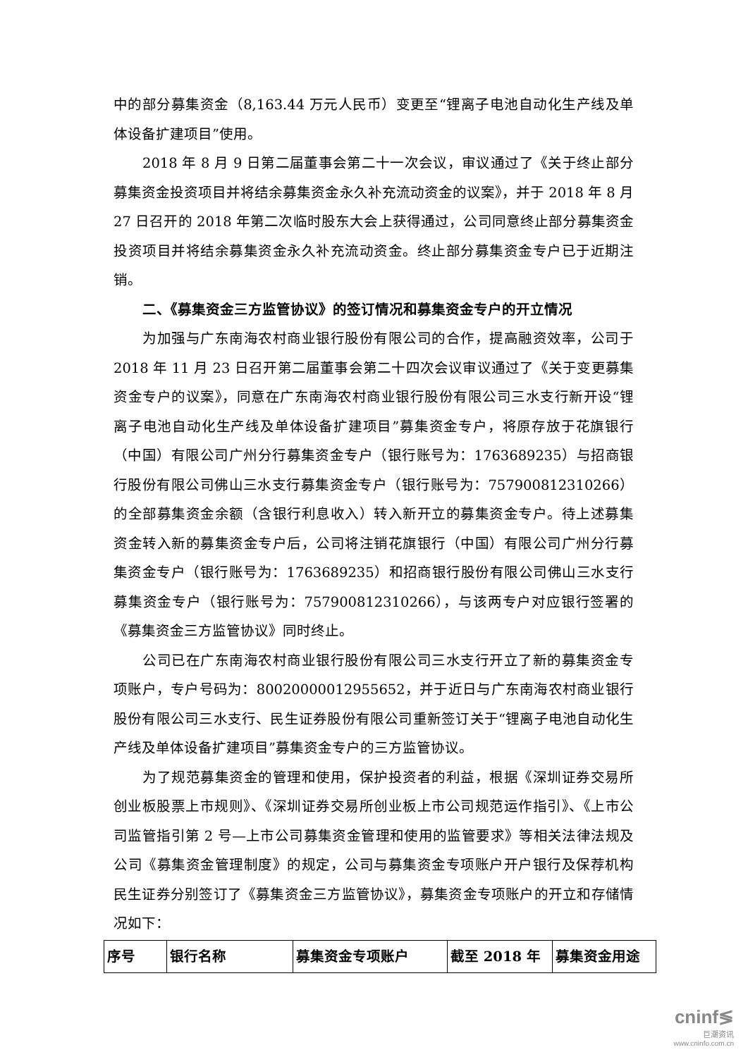中的部分募集资金（8,163.44 万元人民币）变更至“锂离子电池自动化生产线及单体设备扩建项目”使用。
2018 年 8 月 9 日第二届董事会第二十一次会议，审议通过了《关于终止部分募集资金投资项目并将结余募集资金永久补充流动资金的议案》，并于 2018 年 8 月 27 日召开的 2018 年第二次临时股东大会上获得通过，公司同意终止部分募集资金投资项目并将结余募集资金永久补充流动资金。终止部分募集资金专户已于近期注销。
二、《募集资金三方监管协议》的签订情况和募集资金专户的开立情况
为加强与广东南海农村商业银行股份有限公司的合作，提高融资效率，公司于 2018 年 11 月 23 日召开第二届董事会第二十四次会议审议通过了《关于变更募集资金专户的议案》，同意在广东南海农村商业银行股份有限公司三水支行新开设“锂离子电池自动化生产线及单体设备扩建项目”募集资金专户，将原存放于花旗银行（中国）有限公司广州分行募集资金专户（银行账号为：1763689235）与招商银行股份有限公司佛山三水支行募集资金专户（银行账号为：757900812310266）的全部募集资金余额（含银行利息收入）转入新开立的募集资金专户。待上述募集资金转入新的募集资金专户后，公司将注销花旗银行（中国）有限公司广州分行募集资金专户（银行账号为：1763689235）和招商银行股份有限公司佛山三水支行募集资金专户（银行账号为：757900812310266），与该两专户对应银行签署的《募集资金三方监管协议》同时终止。
公司已在广东南海农村商业银行股份有限公司三水支行开立了新的募集资金专项账户，专户号码为：80020000012955652，并于近日与广东南海农村商业银行股份有限公司三水支行、民生证券股份有限公司重新签订关于“锂离子电池自动化生产线及单体设备扩建项目”募集资金专户的三方监管协议。
为了规范募集资金的管理和使用，保护投资者的利益，根据《深圳证券交易所创业板股票上市规则》、《深圳证券交易所创业板上市公司规范运作指引》、《上市公司监管指引第 2 号—上市公司募集资金管理和使用的监管要求》等相关法律法规及公司《募集资金管理制度》的规定，公司与募集资金专项账户开户银行及保荐机构民生证券分别签订了《募集资金三方监管协议》，募集资金专项账户的开立和存储情况如下：
| 序号 | 银行名称 | 募集资金专项账户 | 截至 2018 年 | 募集资金用途 |
| --- | --- | --- | --- | --- |
cninf≶
巨潮资讯
www.cninfo.com.cn